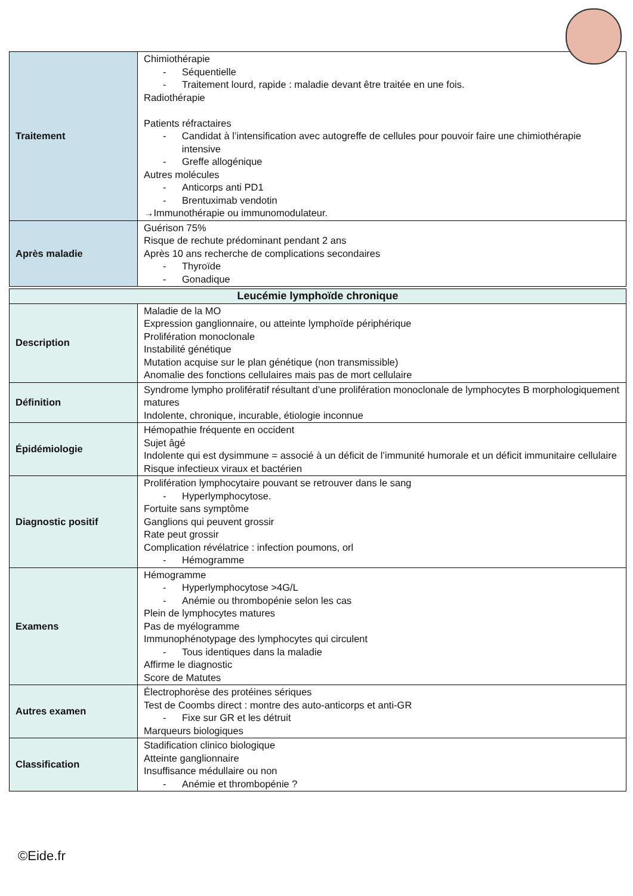| Traitement | Chimiothérapie - Séquentielle - Traitement lourd, rapide : maladie devant être traitée en une fois. Radiothérapie Patients réfractaires - Candidat à l’intensification avec autogreffe de cellules pour pouvoir faire une chimiothérapie intensive - Greffe allogénique Autres molécules - Anticorps anti PD1 - Brentuximab vendotin →Immunothérapie ou immunomodulateur. |
| Après maladie | Guérison 75% Risque de rechute prédominant pendant 2 ans Après 10 ans recherche de complications secondaires - Thyroïde - Gonadique |
| Leucémie lymphoïde chronique | |
| Description | Maladie de la MO Expression ganglionnaire, ou atteinte lymphoïde périphérique Prolifération monoclonale Instabilité génétique Mutation acquise sur le plan génétique (non transmissible) Anomalie des fonctions cellulaires mais pas de mort cellulaire |
| Définition | Syndrome lympho prolifératif résultant d’une prolifération monoclonale de lymphocytes B morphologiquement matures Indolente, chronique, incurable, étiologie inconnue |
| Épidémiologie | Hémopathie fréquente en occident Sujet âgé Indolente qui est dysimmune = associé à un déficit de l’immunité humorale et un déficit immunitaire cellulaire Risque infectieux viraux et bactérien |
| Diagnostic positif | Prolifération lymphocytaire pouvant se retrouver dans le sang - Hyperlymphocytose. Fortuite sans symptôme Ganglions qui peuvent grossir Rate peut grossir Complication révélatrice : infection poumons, orl - Hémogramme |
| Examens | Hémogramme - Hyperlymphocytose >4G/L - Anémie ou thrombopénie selon les cas Plein de lymphocytes matures Pas de myélogramme Immunophénotypage des lymphocytes qui circulent - Tous identiques dans la maladie Affirme le diagnostic Score de Matutes |
| Autres examen | Électrophorèse des protéines sériques Test de Coombs direct : montre des auto-anticorps et anti-GR - Fixe sur GR et les détruit Marqueurs biologiques |
| Classification | Stadification clinico biologique Atteinte ganglionnaire Insuffisance médullaire ou non - Anémie et thrombopénie ? |
©Eide.fr